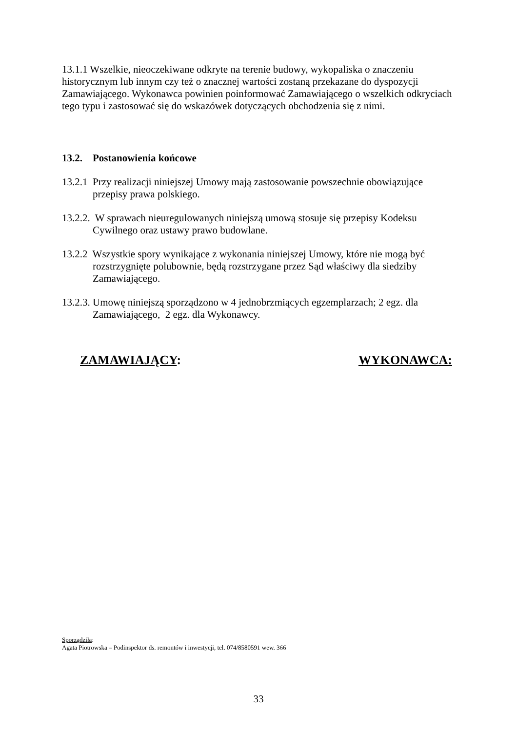13.1.1 Wszelkie, nieoczekiwane odkryte na terenie budowy, wykopaliska o znaczeniu historycznym lub innym czy też o znacznej wartości zostaną przekazane do dyspozycji Zamawiającego. Wykonawca powinien poinformować Zamawiającego o wszelkich odkryciach tego typu i zastosować się do wskazówek dotyczących obchodzenia się z nimi.
13.2. Postanowienia końcowe
13.2.1 Przy realizacji niniejszej Umowy mają zastosowanie powszechnie obowiązujące przepisy prawa polskiego.
13.2.2. W sprawach nieuregulowanych niniejszą umową stosuje się przepisy Kodeksu Cywilnego oraz ustawy prawo budowlane.
13.2.2 Wszystkie spory wynikające z wykonania niniejszej Umowy, które nie mogą być rozstrzygnięte polubownie, będą rozstrzygane przez Sąd właściwy dla siedziby Zamawiającego.
13.2.3. Umowę niniejszą sporządzono w 4 jednobrzmiących egzemplarzach; 2 egz. dla Zamawiającego, 2 egz. dla Wykonawcy.
ZAMAWIAJĄCY: WYKONAWCA:
Sporządziła:
Agata Piotrowska – Podinspektor ds. remontów i inwestycji, tel. 074/8580591 wew. 366
33